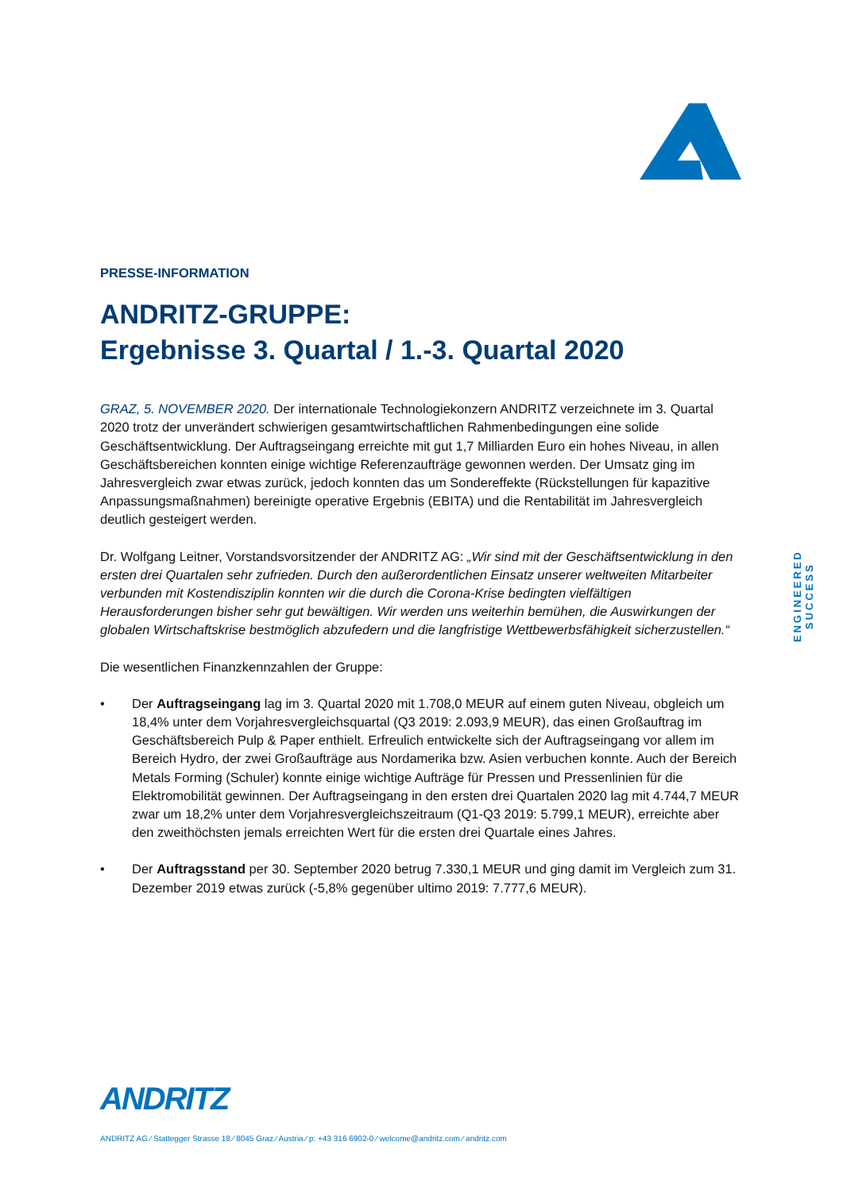PRESSE-INFORMATION
ANDRITZ-GRUPPE:
Ergebnisse 3. Quartal / 1.-3. Quartal 2020
GRAZ, 5. NOVEMBER 2020. Der internationale Technologiekonzern ANDRITZ verzeichnete im 3. Quartal 2020 trotz der unverändert schwierigen gesamtwirtschaftlichen Rahmenbedingungen eine solide Geschäftsentwicklung. Der Auftragseingang erreichte mit gut 1,7 Milliarden Euro ein hohes Niveau, in allen Geschäftsbereichen konnten einige wichtige Referenzaufträge gewonnen werden. Der Umsatz ging im Jahresvergleich zwar etwas zurück, jedoch konnten das um Sondereffekte (Rückstellungen für kapazitive Anpassungsmaßnahmen) bereinigte operative Ergebnis (EBITA) und die Rentabilität im Jahresvergleich deutlich gesteigert werden.
Dr. Wolfgang Leitner, Vorstandsvorsitzender der ANDRITZ AG: „Wir sind mit der Geschäftsentwicklung in den ersten drei Quartalen sehr zufrieden. Durch den außerordentlichen Einsatz unserer weltweiten Mitarbeiter verbunden mit Kostendisziplin konnten wir die durch die Corona-Krise bedingten vielfältigen Herausforderungen bisher sehr gut bewältigen. Wir werden uns weiterhin bemühen, die Auswirkungen der globalen Wirtschaftskrise bestmöglich abzufedern und die langfristige Wettbewerbsfähigkeit sicherzustellen.“
Die wesentlichen Finanzkennzahlen der Gruppe:
• Der Auftragseingang lag im 3. Quartal 2020 mit 1.708,0 MEUR auf einem guten Niveau, obgleich um 18,4% unter dem Vorjahresvergleichsquartal (Q3 2019: 2.093,9 MEUR), das einen Großauftrag im Geschäftsbereich Pulp & Paper enthielt. Erfreulich entwickelte sich der Auftragseingang vor allem im Bereich Hydro, der zwei Großaufträge aus Nordamerika bzw. Asien verbuchen konnte. Auch der Bereich Metals Forming (Schuler) konnte einige wichtige Aufträge für Pressen und Pressenlinien für die Elektromobilität gewinnen. Der Auftragseingang in den ersten drei Quartalen 2020 lag mit 4.744,7 MEUR zwar um 18,2% unter dem Vorjahresvergleichszeitraum (Q1-Q3 2019: 5.799,1 MEUR), erreichte aber den zweithöchsten jemals erreichten Wert für die ersten drei Quartale eines Jahres.
• Der Auftragsstand per 30. September 2020 betrug 7.330,1 MEUR und ging damit im Vergleich zum 31. Dezember 2019 etwas zurück (-5,8% gegenüber ultimo 2019: 7.777,6 MEUR).
ENGINEERED SUCCESS
ANDRITZ
ANDRITZ AG ⁄ Stattegger Strasse 18 ⁄ 8045 Graz ⁄ Austria ⁄ p: +43 316 6902-0 ⁄ welcome@andritz.com ⁄ andritz.com